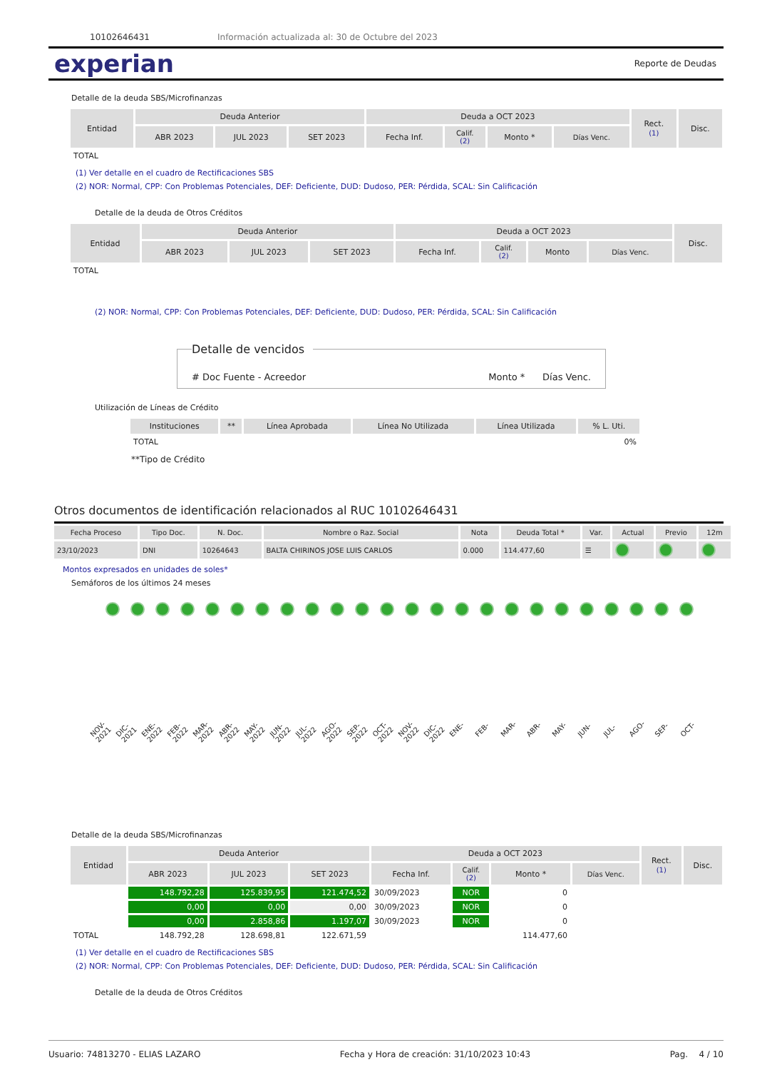10102646431 Información actualizada al: 30 de Octubre del 2023
experian Reporte de Deudas
Detalle de la deuda SBS/Microfinanzas
| Entidad | Deuda Anterior | | | Deuda a OCT 2023 | | | | Rect. (1) | Disc. |
| --- | --- | --- | --- | --- | --- | --- | --- | --- | --- |
| | ABR 2023 | JUL 2023 | SET 2023 | Fecha Inf. | Calif. (2) | Monto * | Días Venc. | | |
| TOTAL | | | | | | | | | |
(1) Ver detalle en el cuadro de Rectificaciones SBS
(2) NOR: Normal, CPP: Con Problemas Potenciales, DEF: Deficiente, DUD: Dudoso, PER: Pérdida, SCAL: Sin Calificación
Detalle de la deuda de Otros Créditos
| Entidad | Deuda Anterior | | | Deuda a OCT 2023 | | | | Disc. |
| --- | --- | --- | --- | --- | --- | --- | --- | --- |
| | ABR 2023 | JUL 2023 | SET 2023 | Fecha Inf. | Calif. (2) | Monto | Días Venc. | |
| TOTAL | | | | | | | | |
(2) NOR: Normal, CPP: Con Problemas Potenciales, DEF: Deficiente, DUD: Dudoso, PER: Pérdida, SCAL: Sin Calificación
Detalle de vencidos
# Doc Fuente - Acreedor Monto * Días Venc.
Utilización de Líneas de Crédito
| Instituciones | ** | Línea Aprobada | Línea No Utilizada | Línea Utilizada | % L. Uti. |
| --- | --- | --- | --- | --- | --- |
| TOTAL | | | | | 0% |
**Tipo de Crédito
Otros documentos de identificación relacionados al RUC 10102646431
| Fecha Proceso | Tipo Doc. | N. Doc. | Nombre o Raz. Social | Nota | Deuda Total * | Var. | Actual | Previo | 12m |
| --- | --- | --- | --- | --- | --- | --- | --- | --- | --- |
| 23/10/2023 | DNI | 10264643 | BALTA CHIRINOS JOSE LUIS CARLOS | 0.000 | 114.477,60 | ☰ | | | |
Montos expresados en unidades de soles*
Semáforos de los últimos 24 meses
NOV-2021 DIC-2021 ENE-2022 FEB-2022 MAR-2022 ABR-2022 MAY-2022 JUN-2022 JUL-2022 AGO-2022 SEP-2022 OCT-2022 NOV-2022 DIC-2022 ENE- FEB- MAR- ABR- MAY- JUN- JUL- AGO- SEP- OCT-
Detalle de la deuda SBS/Microfinanzas
| Entidad | Deuda Anterior | | | Deuda a OCT 2023 | | | | Rect. (1) | Disc. |
| --- | --- | --- | --- | --- | --- | --- | --- | --- | --- |
| | ABR 2023 | JUL 2023 | SET 2023 | Fecha Inf. | Calif. (2) | Monto * | Días Venc. | | |
| | 148.792,28 | 125.839,95 | 121.474,52 | 30/09/2023 | NOR | 0 | | | |
| | 0,00 | 0,00 | 0,00 | 30/09/2023 | NOR | 0 | | | |
| | 0,00 | 2.858,86 | 1.197,07 | 30/09/2023 | NOR | 0 | | | |
| TOTAL | 148.792,28 | 128.698,81 | 122.671,59 | | | 114.477,60 | | | |
(1) Ver detalle en el cuadro de Rectificaciones SBS
(2) NOR: Normal, CPP: Con Problemas Potenciales, DEF: Deficiente, DUD: Dudoso, PER: Pérdida, SCAL: Sin Calificación
Detalle de la deuda de Otros Créditos
Usuario: 74813270 - ELIAS LAZARO Fecha y Hora de creación: 31/10/2023 10:43 Pag. 4 / 10